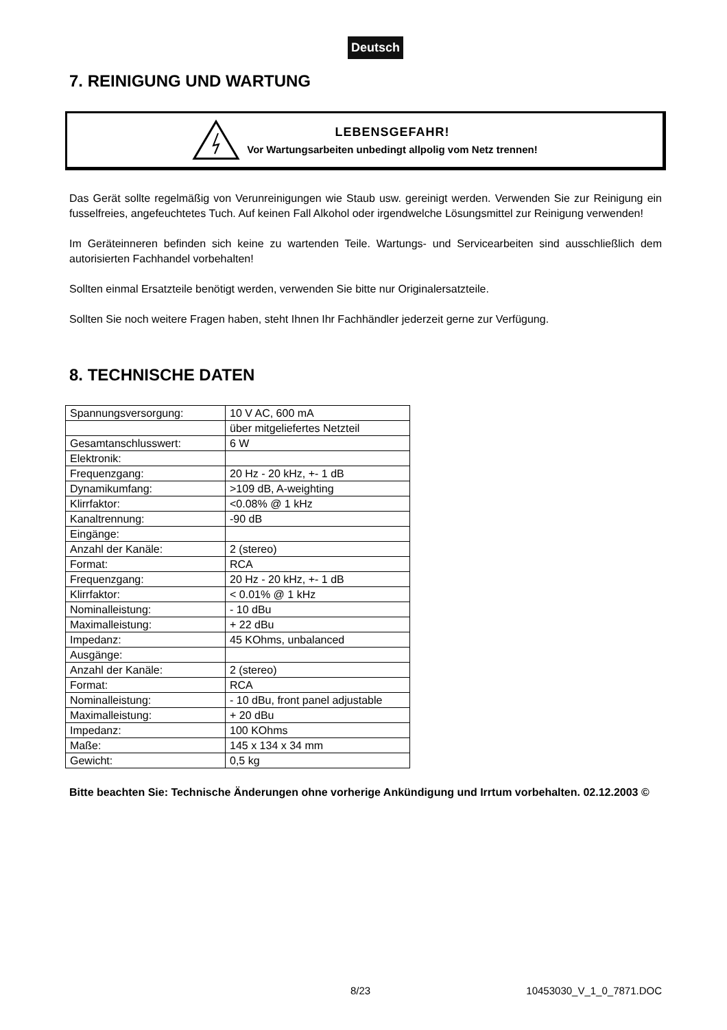Deutsch
7. REINIGUNG UND WARTUNG
LEBENSGEFAHR!
Vor Wartungsarbeiten unbedingt allpolig vom Netz trennen!
Das Gerät sollte regelmäßig von Verunreinigungen wie Staub usw. gereinigt werden. Verwenden Sie zur Reinigung ein fusselfreies, angefeuchtetes Tuch. Auf keinen Fall Alkohol oder irgendwelche Lösungsmittel zur Reinigung verwenden!
Im Geräteinneren befinden sich keine zu wartenden Teile. Wartungs- und Servicearbeiten sind ausschließlich dem autorisierten Fachhandel vorbehalten!
Sollten einmal Ersatzteile benötigt werden, verwenden Sie bitte nur Originalersatzteile.
Sollten Sie noch weitere Fragen haben, steht Ihnen Ihr Fachhändler jederzeit gerne zur Verfügung.
8. TECHNISCHE DATEN
| Spannungsversorgung: | 10 V AC, 600 mA |
| | über mitgeliefertes Netzteil |
| Gesamtanschlusswert: | 6 W |
| Elektronik: | |
| Frequenzgang: | 20 Hz - 20 kHz, +- 1 dB |
| Dynamikumfang: | >109 dB, A-weighting |
| Klirrfaktor: | <0.08% @ 1 kHz |
| Kanaltrennung: | -90 dB |
| Eingänge: | |
| Anzahl der Kanäle: | 2 (stereo) |
| Format: | RCA |
| Frequenzgang: | 20 Hz - 20 kHz, +- 1 dB |
| Klirrfaktor: | < 0.01% @ 1 kHz |
| Nominalleistung: | - 10 dBu |
| Maximalleistung: | + 22 dBu |
| Impedanz: | 45 KOhms, unbalanced |
| Ausgänge: | |
| Anzahl der Kanäle: | 2 (stereo) |
| Format: | RCA |
| Nominalleistung: | - 10 dBu, front panel adjustable |
| Maximalleistung: | + 20 dBu |
| Impedanz: | 100 KOhms |
| Maße: | 145 x 134 x 34 mm |
| Gewicht: | 0,5 kg |
Bitte beachten Sie: Technische Änderungen ohne vorherige Ankündigung und Irrtum vorbehalten. 02.12.2003 ©
8/23 10453030_V_1_0_7871.DOC